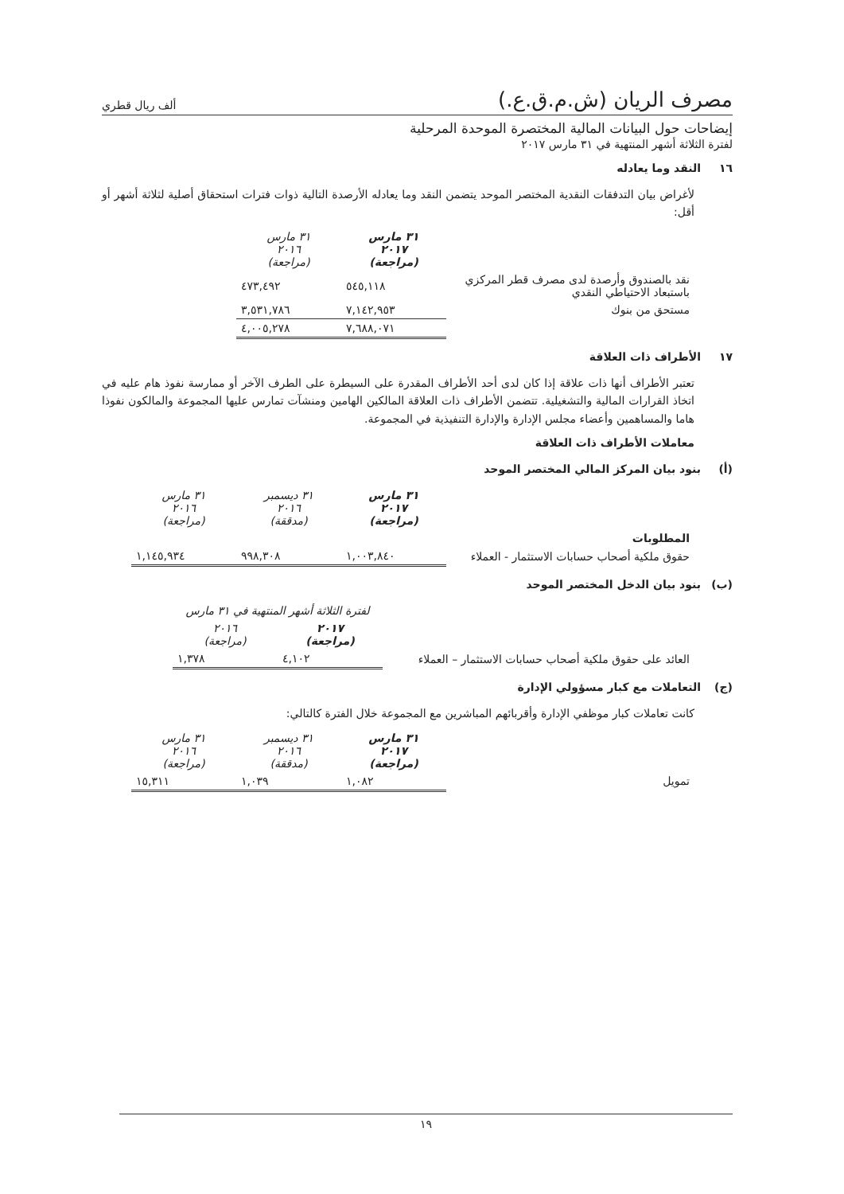مصرف الريان (ش.م.ق.ع.)
ألف ريال قطري
إيضاحات حول البيانات المالية المختصرة الموحدة المرحلية
لفترة الثلاثة أشهر المنتهية في ٣١ مارس ٢٠١٧
١٦ النقد وما يعادله
لأغراض بيان التدفقات النقدية المختصر الموحد يتضمن النقد وما يعادله الأرصدة التالية ذوات فترات استحقاق أصلية لثلاثة أشهر أو أقل:
| | ٣١ مارس ٢٠١٧ (مراجعة) | ٣١ مارس ٢٠١٦ (مراجعة) |
| نقد بالصندوق وأرصدة لدى مصرف قطر المركزي باستبعاد الاحتياطي النقدي | ٥٤٥,١١٨ | ٤٧٣,٤٩٢ |
| مستحق من بنوك | ٧,١٤٢,٩٥٣ | ٣,٥٣١,٧٨٦ |
| | ٧,٦٨٨,٠٧١ | ٤,٠٠٥,٢٧٨ |
١٧ الأطراف ذات العلاقة
تعتبر الأطراف أنها ذات علاقة إذا كان لدى أحد الأطراف المقدرة على السيطرة على الطرف الآخر أو ممارسة نفوذ هام عليه في اتخاذ القرارات المالية والتشغيلية. تتضمن الأطراف ذات العلاقة المالكين الهامين ومنشآت تمارس عليها المجموعة والمالكون نفوذا هاما والمساهمين وأعضاء مجلس الإدارة والإدارة التنفيذية في المجموعة.
معاملات الأطراف ذات العلاقة
(أ) بنود بيان المركز المالي المختصر الموحد
| | ٣١ مارس ٢٠١٧ (مراجعة) | ٣١ ديسمبر ٢٠١٦ (مدققة) | ٣١ مارس ٢٠١٦ (مراجعة) |
| المطلوبات | | | |
| حقوق ملكية أصحاب حسابات الاستثمار - العملاء | ١,٠٠٣,٨٤٠ | ٩٩٨,٣٠٨ | ١,١٤٥,٩٣٤ |
(ب) بنود بيان الدخل المختصر الموحد
| | لفترة الثلاثة أشهر المنتهية في ٣١ مارس | |
| | ٢٠١٧ (مراجعة) | ٢٠١٦ (مراجعة) |
| العائد على حقوق ملكية أصحاب حسابات الاستثمار – العملاء | ٤,١٠٢ | ١,٣٧٨ |
(ج) التعاملات مع كبار مسؤولي الإدارة
كانت تعاملات كبار موظفي الإدارة وأقربائهم المباشرين مع المجموعة خلال الفترة كالتالي:
| | ٣١ مارس ٢٠١٧ (مراجعة) | ٣١ ديسمبر ٢٠١٦ (مدققة) | ٣١ مارس ٢٠١٦ (مراجعة) |
| تمويل | ١,٠٨٢ | ١,٠٣٩ | ١٥,٣١١ |
١٩